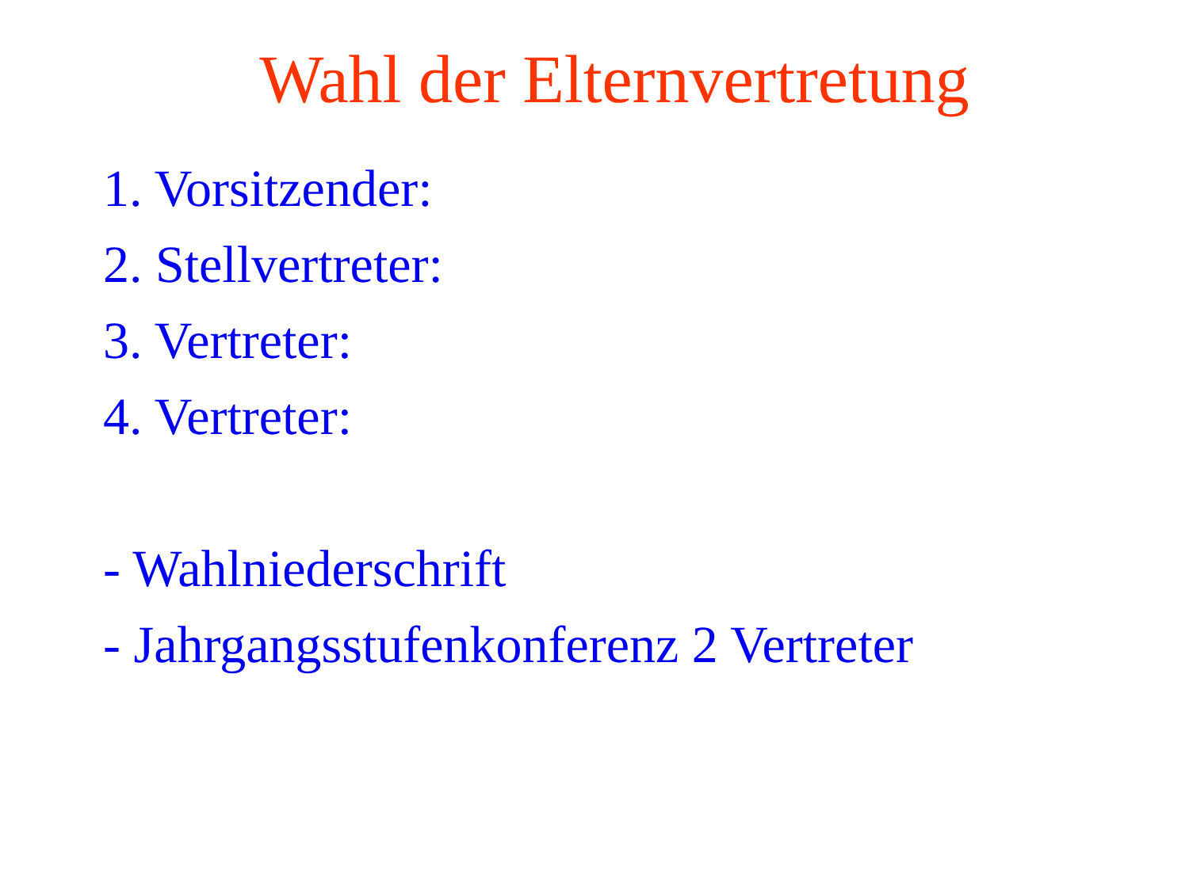Wahl der Elternvertretung
1. Vorsitzender:
2. Stellvertreter:
3. Vertreter:
4. Vertreter:
- Wahlniederschrift
- Jahrgangsstufenkonferenz 2 Vertreter